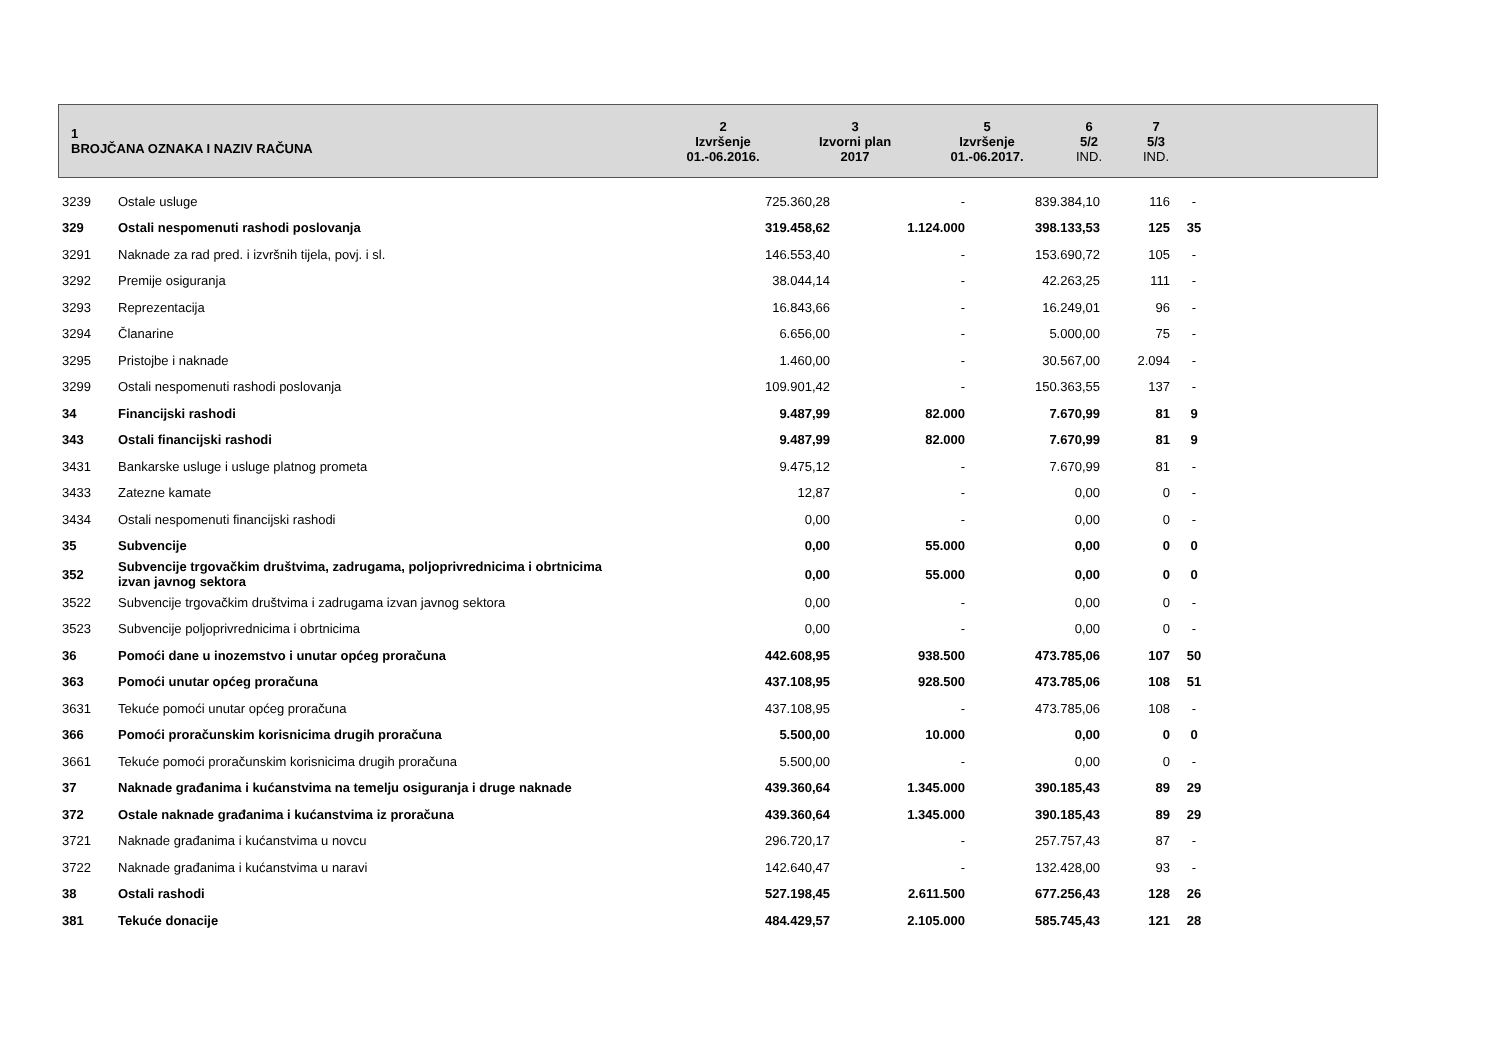| 1 BROJČANA OZNAKA I NAZIV RAČUNA | 2 Izvršenje 01.-06.2016. | 3 Izvorni plan 2017 | 5 Izvršenje 01.-06.2017. | 6 5/2 IND. | 7 5/3 IND. | |
| --- | --- | --- | --- | --- | --- | --- |
| 3239 | Ostale usluge | 725.360,28 | - | 839.384,10 | 116 | - | |
| 329 | Ostali nespomenuti rashodi poslovanja | 319.458,62 | 1.124.000 | 398.133,53 | 125 | 35 | |
| 3291 | Naknade za rad pred. i izvršnih tijela, povj. i sl. | 146.553,40 | - | 153.690,72 | 105 | - | |
| 3292 | Premije osiguranja | 38.044,14 | - | 42.263,25 | 111 | - | |
| 3293 | Reprezentacija | 16.843,66 | - | 16.249,01 | 96 | - | |
| 3294 | Članarine | 6.656,00 | - | 5.000,00 | 75 | - | |
| 3295 | Pristojbe i naknade | 1.460,00 | - | 30.567,00 | 2.094 | - | |
| 3299 | Ostali nespomenuti rashodi poslovanja | 109.901,42 | - | 150.363,55 | 137 | - | |
| 34 | Financijski rashodi | 9.487,99 | 82.000 | 7.670,99 | 81 | 9 | |
| 343 | Ostali financijski rashodi | 9.487,99 | 82.000 | 7.670,99 | 81 | 9 | |
| 3431 | Bankarske usluge i usluge platnog prometa | 9.475,12 | - | 7.670,99 | 81 | - | |
| 3433 | Zatezne kamate | 12,87 | - | 0,00 | 0 | - | |
| 3434 | Ostali nespomenuti financijski rashodi | 0,00 | - | 0,00 | 0 | - | |
| 35 | Subvencije | 0,00 | 55.000 | 0,00 | 0 | 0 | |
| 352 | Subvencije trgovačkim društvima, zadrugama, poljoprivrednicima i obrtnicima izvan javnog sektora | 0,00 | 55.000 | 0,00 | 0 | 0 | |
| 3522 | Subvencije trgovačkim društvima i zadrugama izvan javnog sektora | 0,00 | - | 0,00 | 0 | - | |
| 3523 | Subvencije poljoprivrednicima i obrtnicima | 0,00 | - | 0,00 | 0 | - | |
| 36 | Pomoći dane u inozemstvo i unutar općeg proračuna | 442.608,95 | 938.500 | 473.785,06 | 107 | 50 | |
| 363 | Pomoći unutar općeg proračuna | 437.108,95 | 928.500 | 473.785,06 | 108 | 51 | |
| 3631 | Tekuće pomoći unutar općeg proračuna | 437.108,95 | - | 473.785,06 | 108 | - | |
| 366 | Pomoći proračunskim korisnicima drugih proračuna | 5.500,00 | 10.000 | 0,00 | 0 | 0 | |
| 3661 | Tekuće pomoći proračunskim korisnicima drugih proračuna | 5.500,00 | - | 0,00 | 0 | - | |
| 37 | Naknade građanima i kućanstvima na temelju osiguranja i druge naknade | 439.360,64 | 1.345.000 | 390.185,43 | 89 | 29 | |
| 372 | Ostale naknade građanima i kućanstvima iz proračuna | 439.360,64 | 1.345.000 | 390.185,43 | 89 | 29 | |
| 3721 | Naknade građanima i kućanstvima u novcu | 296.720,17 | - | 257.757,43 | 87 | - | |
| 3722 | Naknade građanima i kućanstvima u naravi | 142.640,47 | - | 132.428,00 | 93 | - | |
| 38 | Ostali rashodi | 527.198,45 | 2.611.500 | 677.256,43 | 128 | 26 | |
| 381 | Tekuće donacije | 484.429,57 | 2.105.000 | 585.745,43 | 121 | 28 | |